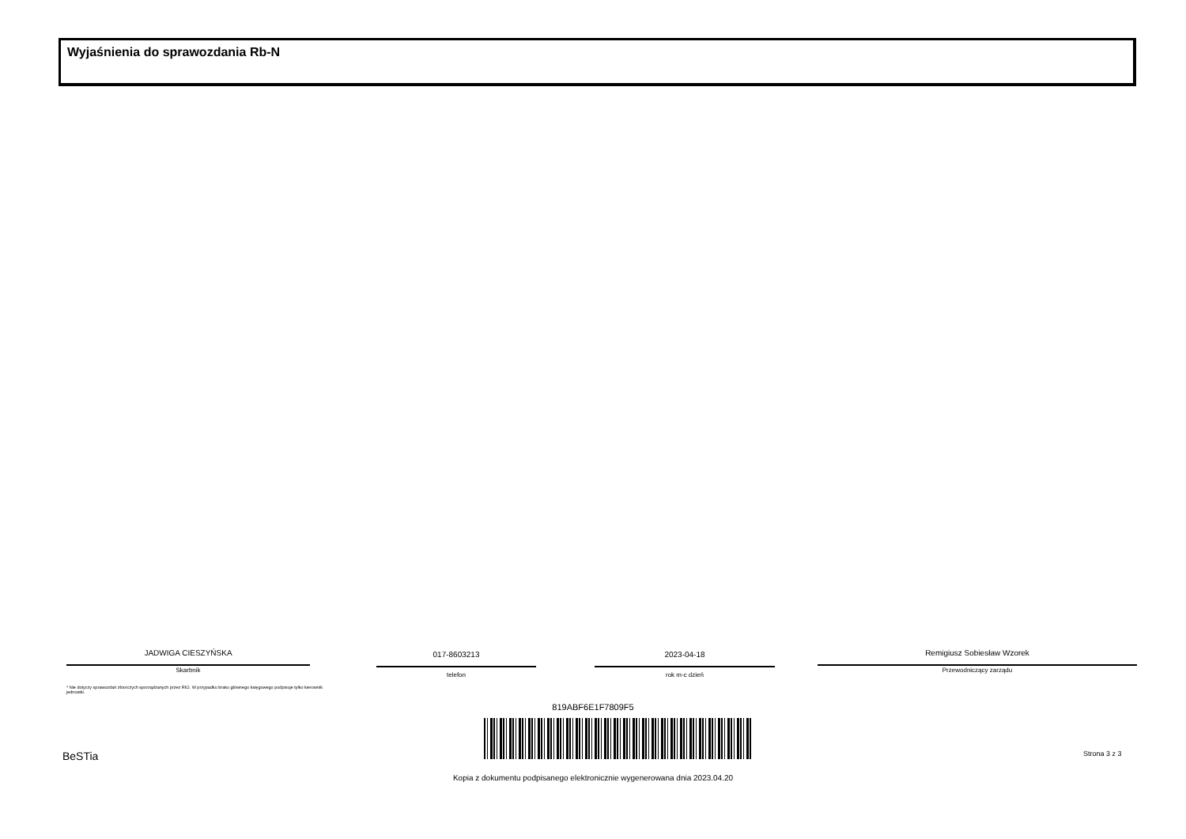Wyjaśnienia do sprawozdania Rb-N
JADWIGA CIESZYŃSKA
Skarbnik
017-8603213
telefon
2023-04-18
rok m-c dzień
Remigiusz Sobiesław Wzorek
Przewodniczący zarządu
* Nie dotyczy sprawozdań zbiorczych sporządzanych przez RIO. W przypadku braku głównego księgowego podpisuje tylko kierownik jednostki.
819ABF6E1F7809F5
BeSTia Strona 3 z 3
Kopia z dokumentu podpisanego elektronicznie wygenerowana dnia 2023.04.20